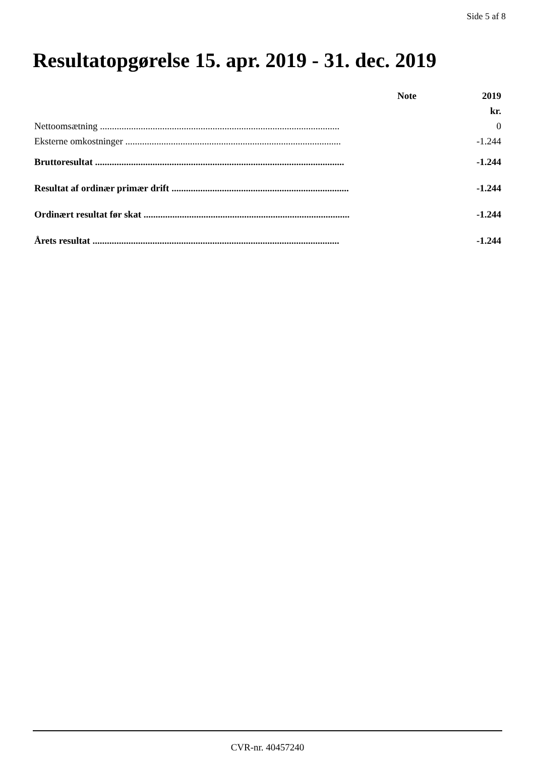Side 5 af 8
Resultatopgørelse 15. apr. 2019 - 31. dec. 2019
| | Note | 2019 |
| --- | --- | --- |
| | | kr. |
| Nettoomsætning .................................................................................................... | | 0 |
| Eksterne omkostninger .......................................................................................... | | -1.244 |
| Bruttoresultat ........................................................................................................ | | -1.244 |
| Resultat af ordinær primær drift .......................................................................... | | -1.244 |
| Ordinært resultat før skat ...................................................................................... | | -1.244 |
| Årets resultat ....................................................................................................... | | -1.244 |
CVR-nr. 40457240